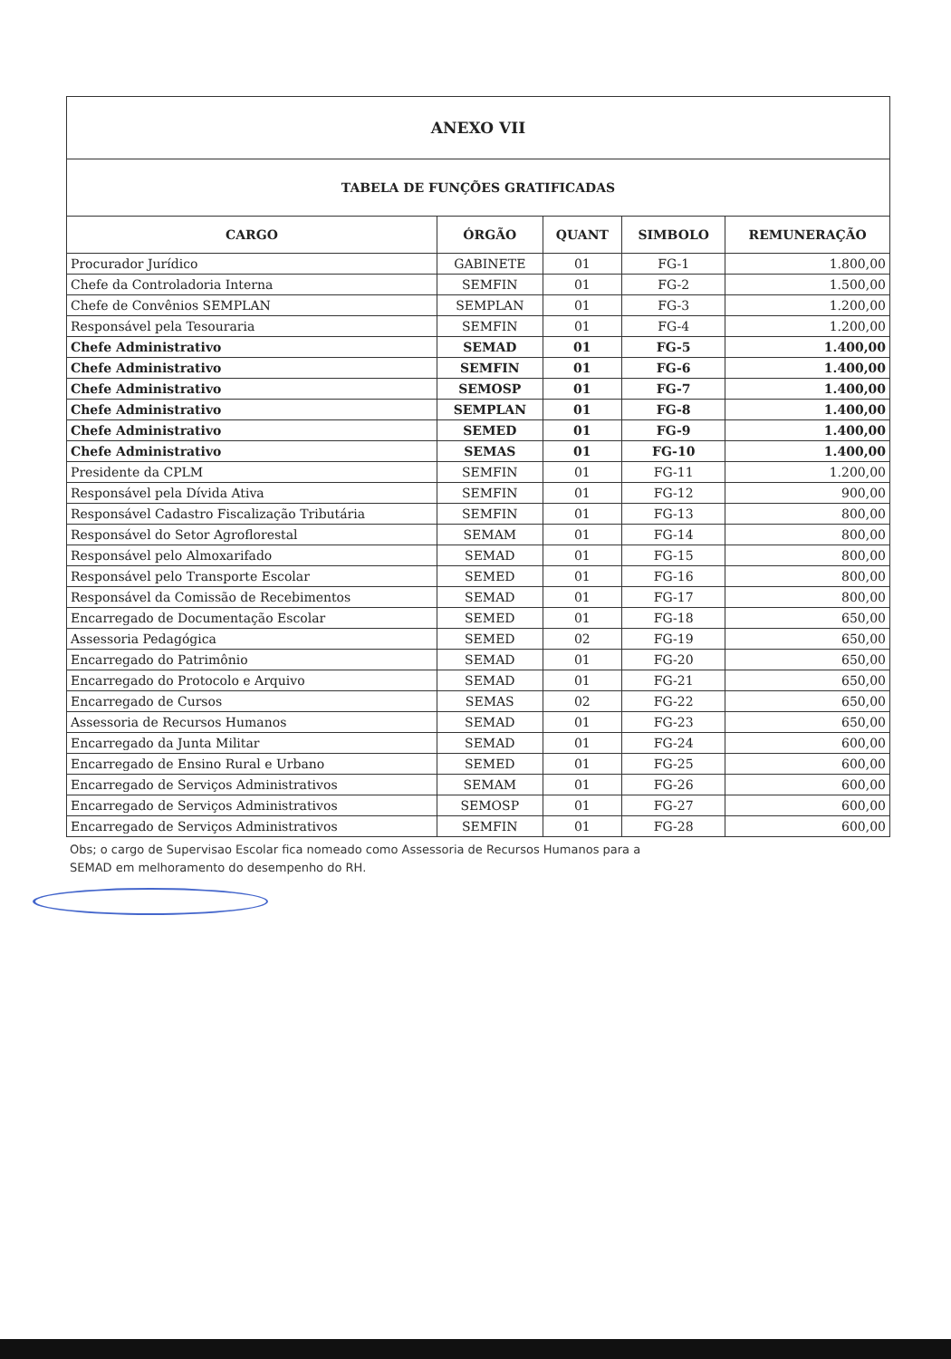| ANEXO VII | | | | |
| TABELA DE FUNÇÕES GRATIFICADAS | | | | |
| CARGO | ÓRGÃO | QUANT | SIMBOLO | REMUNERAÇÃO |
| Procurador Jurídico | GABINETE | 01 | FG-1 | 1.800,00 |
| Chefe da Controladoria Interna | SEMFIN | 01 | FG-2 | 1.500,00 |
| Chefe de Convênios SEMPLAN | SEMPLAN | 01 | FG-3 | 1.200,00 |
| Responsável pela Tesouraria | SEMFIN | 01 | FG-4 | 1.200,00 |
| Chefe Administrativo | SEMAD | 01 | FG-5 | 1.400,00 |
| Chefe Administrativo | SEMFIN | 01 | FG-6 | 1.400,00 |
| Chefe Administrativo | SEMOSP | 01 | FG-7 | 1.400,00 |
| Chefe Administrativo | SEMPLAN | 01 | FG-8 | 1.400,00 |
| Chefe Administrativo | SEMED | 01 | FG-9 | 1.400,00 |
| Chefe Administrativo | SEMAS | 01 | FG-10 | 1.400,00 |
| Presidente da CPLM | SEMFIN | 01 | FG-11 | 1.200,00 |
| Responsável pela Dívida Ativa | SEMFIN | 01 | FG-12 | 900,00 |
| Responsável Cadastro Fiscalização Tributária | SEMFIN | 01 | FG-13 | 800,00 |
| Responsável do Setor Agroflorestal | SEMAM | 01 | FG-14 | 800,00 |
| Responsável pelo Almoxarifado | SEMAD | 01 | FG-15 | 800,00 |
| Responsável pelo Transporte Escolar | SEMED | 01 | FG-16 | 800,00 |
| Responsável da Comissão de Recebimentos | SEMAD | 01 | FG-17 | 800,00 |
| Encarregado de Documentação Escolar | SEMED | 01 | FG-18 | 650,00 |
| Assessoria Pedagógica | SEMED | 02 | FG-19 | 650,00 |
| Encarregado do Patrimônio | SEMAD | 01 | FG-20 | 650,00 |
| Encarregado do Protocolo e Arquivo | SEMAD | 01 | FG-21 | 650,00 |
| Encarregado de Cursos | SEMAS | 02 | FG-22 | 650,00 |
| Assessoria de Recursos Humanos | SEMAD | 01 | FG-23 | 650,00 |
| Encarregado da Junta Militar | SEMAD | 01 | FG-24 | 600,00 |
| Encarregado de Ensino Rural e Urbano | SEMED | 01 | FG-25 | 600,00 |
| Encarregado de Serviços Administrativos | SEMAM | 01 | FG-26 | 600,00 |
| Encarregado de Serviços Administrativos | SEMOSP | 01 | FG-27 | 600,00 |
| Encarregado de Serviços Administrativos | SEMFIN | 01 | FG-28 | 600,00 |
Obs; o cargo de Supervisao Escolar fica nomeado como Assessoria de Recursos Humanos para a
SEMAD em melhoramento do desempenho do RH.